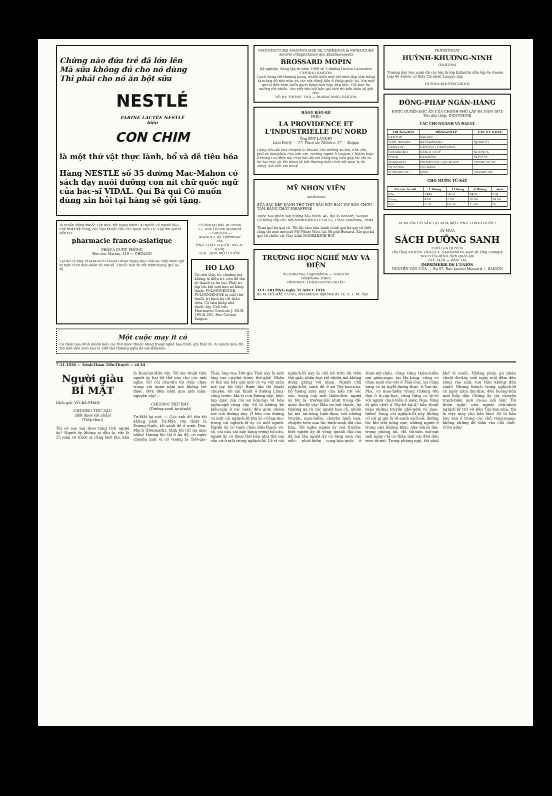Chừng nào đứa trẻ đã lớn lên
Mà sữa không đủ cho nó dùng
Thì phải cho nó ăn bột sữa
NESTLÉ
FARINE LACTÉE NESTLÉ
hiệu
CON CHIM
là một thứ vật thực lành, bổ và dễ tiêu hóa
Hàng NESTLE số 35 đường Mac-Mahon có sách dạy nuôi dưỡng con nít chữ quốc ngữ của bác-sĩ VIDAL. Quí Bà qui Cô muốn dùng xin hỏi tại hàng sẽ gởi tặng.
Ai muốn dùng thuốc Tây mới, tốt hạng nhứt? Ai muốn có người bào-chế thiệt kỹ càng, các loại thuốc của các quan Đốc-Tờ. Vậy xin quí vị đến tại:
pharmacie franco-asiatique
PHÁP-Á DƯỢC PHÒNG
Rue des Marins, 219 -:- CHOLON
Tại đó có ông PHẠM-HỮU-HẠNH dược hạng Bào chế-sư, tiếp rước quí vị một cách mau-mắn và vui-vẻ. Thuốc mới và tốt nhứt-hạng, giá lại rẻ.
Có bán tại nhà In Union
57, Rue Lucien Mossard
-:- SAIGON -:-
MANUEL de l'Infirmier
của
ÔNG THẦY THUỐC NG.-V.-KHẢI
GIÁ: 2$50 MỘT CUỐN
HO LAO
Cứ nên thấy ho chướng mà không lo điều trị, nếu để lâu sẽ thành ra ho lao. Phải trị lập tức khi mới ban sơ bằng thuốc PULMOGENINE. PULMOGENINE là một thứ thuốc trị bịnh ho rất thần hiệu. Có bán khắp nhà thuốc tây. Chỗ trữ: Pharmacie Centrale J. MUS, 195 & 201, Rue Catinat Saigon.
Một cuộc may it có
Có tiệm họa hình muốn bán các thứ nước thuốc dùng trong nghề họa hình, giá thật rẻ. Ai muốn mua thì xin mời đến xem hay là viết thơ thương nghị do nơi Bổn-báo.
MANUFACTURE SAIGONNAISE DE CARREAUX & MOSAIQUES
Société d'Exploitation des Etablissements
BROSSARD MOPIN
Kỹ nghiệp. Sáng lập từ năm 1909 số 3 đường Lucien Lacouture CHODUI SAIGON
Gạch bông tốt thượng hạng, nhiều kiểu mới rất xinh đẹp làm bằng Xi-măng đủ thứ màu và các vật dùng đều ở Pháp-quốc lại. Xin mời quí vị đến xem, kiểu gạch bông mới bày, đẹp lắm. Giá bán hạ xuống rất nhiều. Xin viết thơ hỏi bản giá mới thì bổn-hiệu sẽ gởi cho.
VÕ RA THONG THẢ — MABACAMO.-SAIGON
HÃNG BẢO-KÊ
HIỆU
LA PROVIDENCE ET L'INDUSTRIELLE DU NORD
Ông BOY-LANDRY
Lâm Đại-lý — 17, Place du Théâtre, 17 — Saigon
Hãng Bảo-kê này chuyên lo bảo-kê cho những xe-hơi, nhà cửa, phố và hàng-hóa cho anh em. Những người ở Saigon, Chợlớn hoặc ở trong Lục-tỉnh mà chịu bảo-kê với hãng này, nếu gặp lúc rủi ro hư hại việc gì, thì hãng sẽ bồi thường một cách rất mau lẹ vô cùng. Xin anh em lưu-ý.
MỸ NHƠN VIÊN
Madeleine
SỬA SẮC ĐẸP DANH THƠ THỊT SĂN SÓC BÀN TAY BÀN CHƠN TẮM BẰNG CHẤT PARAFFINE
Nước hoa phấn sáp hương bảo hành. 46, đại lộ Bonard, Saigon. Có bảng cấp của Mỹ-Nhơn-Viện KLYTIA 62, Place Vendôme, Paris.
Thưa quí bà quí cô, Tôi lấy làm hân hạnh trình quí bà quí cô biết rằng tôi mới mở một Mỹ-Nhơn Viện, tại 46 phố Bonard. Xin quí bà quí cô chiếu cố. Nay kính MADELEINE BUI
TRƯỜNG HỌC NGHỀ MÁY VÀ ĐIỆN
95-95bis rue Lagrandière -:- SAIGON
Téléphone 20425
Directeur: TRỊNH-HƯNG-NGẦU
TỰU TRƯỜNG ngày 31 AOUT 1936
do M. HỒ-ĐẮC CUNG, Mécanicien diplômé de l'E. E. I. M. day
PENSIONNAT
HUỲNH-KHƯƠNG-NINH
(SAIGON)
Trường dạy học sanh đủ các lớp từ lớp Enfantin đến lớp 4e Année. Lớp 4e Année có thầy Cử-nhơn Langsa dạy.
HUỲNH-KHƯƠNG-NINH
ĐÔNG-PHÁP NGÂN-HÀNG
ĐƯỢC QUYỀN ĐẶC ẤN CỦA CHÁNH-PHỦ LẬP RA NĂM 1875
Tên dây thép: INDOCHINE
CÁC CHI-NGÁNH VÀ ĐẠI-LÝ
| TRUNG-HOA | ĐÔNG-PHÁP | CÁC XỨ KHÁC |
| --- | --- | --- |
| CANTON | SAIGON | |
| FORT BAYARD | BATTAMBANG | DJIBOUTI |
| HANKEOU | CANTHO / HAIPHONG | |
| HONGKONG | HANOI / HUẾ | NOUMÉA |
| PÉKIN | NAMDINH | PAPEETE |
| SHANGHAI | PNOMPENH / QUINHON | PONDICHERY |
| TIENTSIN | TOURANE | |
| YUNNANFOU | VINH | SINGAPORE |
CHO MƯỚN TỦ-SẮT
| Cỡ các tủ sắt | 1 tháng | 3 tháng | 6 tháng | năm |
| --- | --- | --- | --- | --- |
| Nhỏ | 2$40 | 5$50 | 8$30 | 12$ |
| Trung | 4.00 | 7.00 | 10.00 | 14.00 |
| Lớn | 7.50 | 10.50 | 15.00 | 26. |
AI MUỐN CÓ SẴN TẠI NHÀ MỘT ÔNG THẦY-THUỐC?
ÁY MUA
SÁCH DƯỠNG SANH
CHO GIA QUYẾN
của Ông Y-KHOA TẤN-SĨ A. SARRAMON soạn và Ông Lương-y NGUYỄN-BÌNH dịch Quốc-âm
GIÁ 1$20 — BÁN TẠI
IMPRIMERIE DE L'UNION
NGUYỄN-VĂN-CỦA — No 57, Rue Lucien Mossard -:- SAIGON
7-11-1936 — Trinh-Thám Tiểu-Thuyết — số 44
Người giàu BÍ MẬT
Dịch-giả: VÕ-BÁ-PHAN
CHƯƠNG THỨ SÁU
(Bắt được tội nhân)
(Tiếp theo)
Tôi cớ sao mà theo tung tích người ấy? Người ấy không ai đâu lạ, tức là 25 năm về trước ai cũng biết tên, kêu là Đoái-lợi-Hữu vậy. Tôi xin thuật tình người ấy hại tôi thế nào cho các anh nghe. Ôi! cái cừu-thù tôi chắc chưa trong vài mươi năm mà không trả được. Đến đêm hôm qua mới mãn-nguyện vậy!...
CHƯƠNG THỨ BẢY
(Dưỡng-sanh tự-thuật)
Tư-Mật lại nói: — Các anh ôi! tên tôi không phải Tư-Mật; tên thiệt là Dương-Sanh; tôi sanh đẻ ở nước Đan-Mạch (Denmark), tánh tôi rất ưa mạo hiểm! Đương lúc tôi ở Ấn độ, có nghe chuyện một vị cố vương là Tiết-gia-Thái, ông vua Tiết-gia Thái này là một ông vua cự-phú trước thế-giái! Nhân vì thế mà bây giờ mới có vụ vầy mâu nơi tay tôi vậy! Rước khi tôi thuật chuyện, tôi xin thuật ở đường Lãng-cống trước: khi-vi con đường này; hồn-tạp qua! mà cái sự hồn-tạp về bên ngôn-ngữ cũng vậy. Số là những kẻ kiều-ngụ ở các nước đều gom nhóm nơi con đường này. Ở bên con đường có một cái nghịch-lữ tên là «Công-An» trong cái nghịch-lữ ấy có một người. Người ấy có tánh châu bửu-thạch võ-số, cái nào cái nấy bằng trứng bồ-câu, người ấy có được thứ báu như thế mà vẫn cứ ở mãi trong nghịch-lữ. Lẽ vì cái nghịch-lữ này là chỗ kẻ trốn tội trên thế-giái; nhân-loại rất nhiều mà không đồng giống với nhau. Người chủ nghịch-lữ, sanh đẻ ở xứ Tây-ban-nha, bộ tướng mày mặt của hắn rất sắc sảo, trong con mắt thâm-đen; người ấy tức là: trưởng-hội nhứt trong đế-quốc Ấn-độ vậy. Hắn ưa hút thuốc, lại thường ưa rủ các người bạn cũ, nhóm lại mà ăn-uống luận-đàm; nói những truyện; mạo-hiểm, chuyện lạnh họa, chuyện trốn nạn lúc bình-sanh đời của hắn. Tôi nghe người ấy nói truyện: biết người ấy đi vòng quanh địa-cầu đã hai lần người ấy có từng xem vào việc: phát-hiểm cọng-hòa-quốc ở Nam-mỹ-châu, cũng từng thám-hiểm nơi giám-ngục tại Ha-Lang, cũng có chăn nuôi súc-vật ở Thái-Cực, lại cũng từng có bị tuyệt-lương-thực, ở Tan-da-Pha, có mạo-hiểm trong trường tên đạn ở Á-cáp-hoá, cũng từng có tỷ-võ với người cảnh-viên ở nước Nga, từng bị gần chết ở Tây-bá-lợi-Á! hắn thuật toàn những truyện ghê-gớm và mạo-hiểm! Song cái nghịch-lữ này không có cái gì gọi là vệ-sanh sạch-sẽ; dưỡng lúc khi trời nóng nực, những người ở trong nhà không khác như ớm-lò lửa; trong phòng ăn, thì tối-tăm mờ-mịt mỗi ngày chỉ có thắp một cái đèn dầu treo từ-mù. Trong phòng ngủ, thì phải khổ vì muỗi. Những phần gà phần chuột đơ-dáy, mỗi ngày mỗi đêm đều xông vào mũi: hơi thúi không đâu sánh! Nhưng khách trong nghịch-lữ cả ngày nằm lim-dim, đến hoàng-hôn mới thấy dậy. Chừng ấy các chuyện tranh-biện mới ồn-ào nổi lên! Tôi thầm nghĩ: nếu người chủ-nhơn nghịch-lữ trở về bên Tây-ban-nha, thì là việc may cho hắn lắm! Số là hắn hay xen ở trong các chỗ vòng-mạng: không những để thân vào chỗ chết. (Còn nữa)